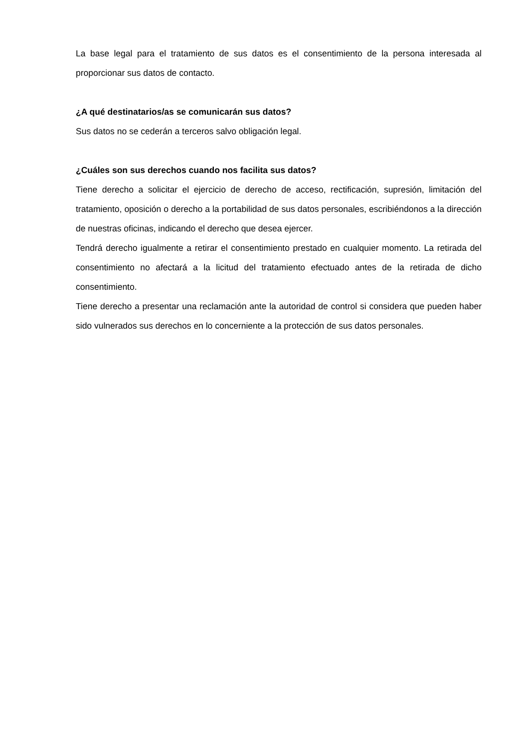La base legal para el tratamiento de sus datos es el consentimiento de la persona interesada al proporcionar sus datos de contacto.
¿A qué destinatarios/as se comunicarán sus datos?
Sus datos no se cederán a terceros salvo obligación legal.
¿Cuáles son sus derechos cuando nos facilita sus datos?
Tiene derecho a solicitar el ejercicio de derecho de acceso, rectificación, supresión, limitación del tratamiento, oposición o derecho a la portabilidad de sus datos personales, escribiéndonos a la dirección de nuestras oficinas, indicando el derecho que desea ejercer.
Tendrá derecho igualmente a retirar el consentimiento prestado en cualquier momento. La retirada del consentimiento no afectará a la licitud del tratamiento efectuado antes de la retirada de dicho consentimiento.
Tiene derecho a presentar una reclamación ante la autoridad de control si considera que pueden haber sido vulnerados sus derechos en lo concerniente a la protección de sus datos personales.